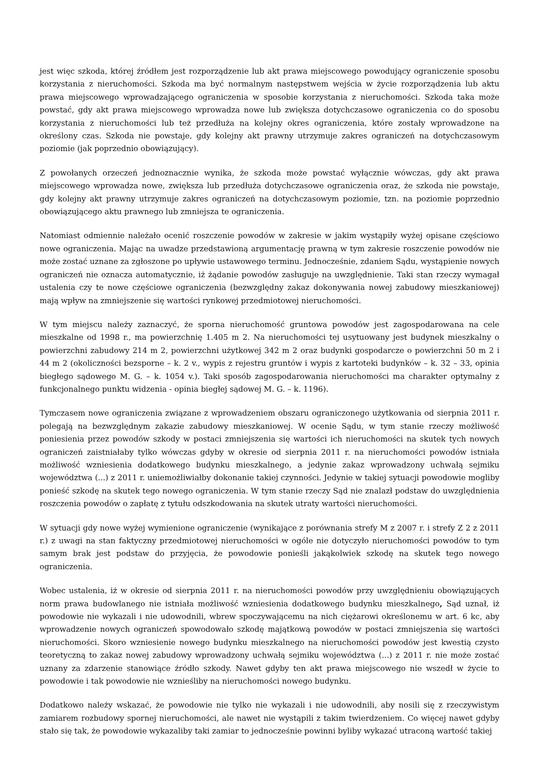jest więc szkoda, której źródłem jest rozporządzenie lub akt prawa miejscowego powodujący ograniczenie sposobu korzystania z nieruchomości. Szkoda ma być normalnym następstwem wejścia w życie rozporządzenia lub aktu prawa miejscowego wprowadzającego ograniczenia w sposobie korzystania z nieruchomości. Szkoda taka może powstać, gdy akt prawa miejscowego wprowadza nowe lub zwiększa dotychczasowe ograniczenia co do sposobu korzystania z nieruchomości lub też przedłuża na kolejny okres ograniczenia, które zostały wprowadzone na określony czas. Szkoda nie powstaje, gdy kolejny akt prawny utrzymuje zakres ograniczeń na dotychczasowym poziomie (jak poprzednio obowiązujący).
Z powołanych orzeczeń jednoznacznie wynika, że szkoda może powstać wyłącznie wówczas, gdy akt prawa miejscowego wprowadza nowe, zwiększa lub przedłuża dotychczasowe ograniczenia oraz, że szkoda nie powstaje, gdy kolejny akt prawny utrzymuje zakres ograniczeń na dotychczasowym poziomie, tzn. na poziomie poprzednio obowiązującego aktu prawnego lub zmniejsza te ograniczenia.
Natomiast odmiennie należało ocenić roszczenie powodów w zakresie w jakim wystąpiły wyżej opisane częściowo nowe ograniczenia. Mając na uwadze przedstawioną argumentację prawną w tym zakresie roszczenie powodów nie może zostać uznane za zgłoszone po upływie ustawowego terminu. Jednocześnie, zdaniem Sądu, wystąpienie nowych ograniczeń nie oznacza automatycznie, iż żądanie powodów zasługuje na uwzględnienie. Taki stan rzeczy wymagał ustalenia czy te nowe częściowe ograniczenia (bezwzględny zakaz dokonywania nowej zabudowy mieszkaniowej) mają wpływ na zmniejszenie się wartości rynkowej przedmiotowej nieruchomości.
W tym miejscu należy zaznaczyć, że sporna nieruchomość gruntowa powodów jest zagospodarowana na cele mieszkalne od 1998 r., ma powierzchnię 1.405 m 2. Na nieruchomości tej usytuowany jest budynek mieszkalny o powierzchni zabudowy 214 m 2, powierzchni użytkowej 342 m 2 oraz budynki gospodarcze o powierzchni 50 m 2 i 44 m 2 (okoliczności bezsporne – k. 2 v., wypis z rejestru gruntów i wypis z kartoteki budynków – k. 32 – 33, opinia biegłego sądowego M. G. – k. 1054 v.). Taki sposób zagospodarowania nieruchomości ma charakter optymalny z funkcjonalnego punktu widzenia - opinia biegłej sądowej M. G. – k. 1196).
Tymczasem nowe ograniczenia związane z wprowadzeniem obszaru ograniczonego użytkowania od sierpnia 2011 r. polegają na bezwzględnym zakazie zabudowy mieszkaniowej. W ocenie Sądu, w tym stanie rzeczy możliwość poniesienia przez powodów szkody w postaci zmniejszenia się wartości ich nieruchomości na skutek tych nowych ograniczeń zaistniałaby tylko wówczas gdyby w okresie od sierpnia 2011 r. na nieruchomości powodów istniała możliwość wzniesienia dodatkowego budynku mieszkalnego, a jedynie zakaz wprowadzony uchwałą sejmiku województwa (...) z 2011 r. uniemożliwiałby dokonanie takiej czynności. Jedynie w takiej sytuacji powodowie mogliby ponieść szkodę na skutek tego nowego ograniczenia. W tym stanie rzeczy Sąd nie znalazł podstaw do uwzględnienia roszczenia powodów o zapłatę z tytułu odszkodowania na skutek utraty wartości nieruchomości.
W sytuacji gdy nowe wyżej wymienione ograniczenie (wynikające z porównania strefy M z 2007 r. i strefy Z 2 z 2011 r.) z uwagi na stan faktyczny przedmiotowej nieruchomości w ogóle nie dotyczyło nieruchomości powodów to tym samym brak jest podstaw do przyjęcia, że powodowie ponieśli jakąkolwiek szkodę na skutek tego nowego ograniczenia.
Wobec ustalenia, iż w okresie od sierpnia 2011 r. na nieruchomości powodów przy uwzględnieniu obowiązujących norm prawa budowlanego nie istniała możliwość wzniesienia dodatkowego budynku mieszkalnego, Sąd uznał, iż powodowie nie wykazali i nie udowodnili, wbrew spoczywającemu na nich ciężarowi określonemu w art. 6 kc, aby wprowadzenie nowych ograniczeń spowodowało szkodę majątkową powodów w postaci zmniejszenia się wartości nieruchomości. Skoro wzniesienie nowego budynku mieszkalnego na nieruchomości powodów jest kwestią czysto teoretyczną to zakaz nowej zabudowy wprowadzony uchwałą sejmiku województwa (...) z 2011 r. nie może zostać uznany za zdarzenie stanowiące źródło szkody. Nawet gdyby ten akt prawa miejscowego nie wszedł w życie to powodowie i tak powodowie nie wznieśliby na nieruchomości nowego budynku.
Dodatkowo należy wskazać, że powodowie nie tylko nie wykazali i nie udowodnili, aby nosili się z rzeczywistym zamiarem rozbudowy spornej nieruchomości, ale nawet nie wystąpili z takim twierdzeniem. Co więcej nawet gdyby stało się tak, że powodowie wykazaliby taki zamiar to jednocześnie powinni byliby wykazać utraconą wartość takiej